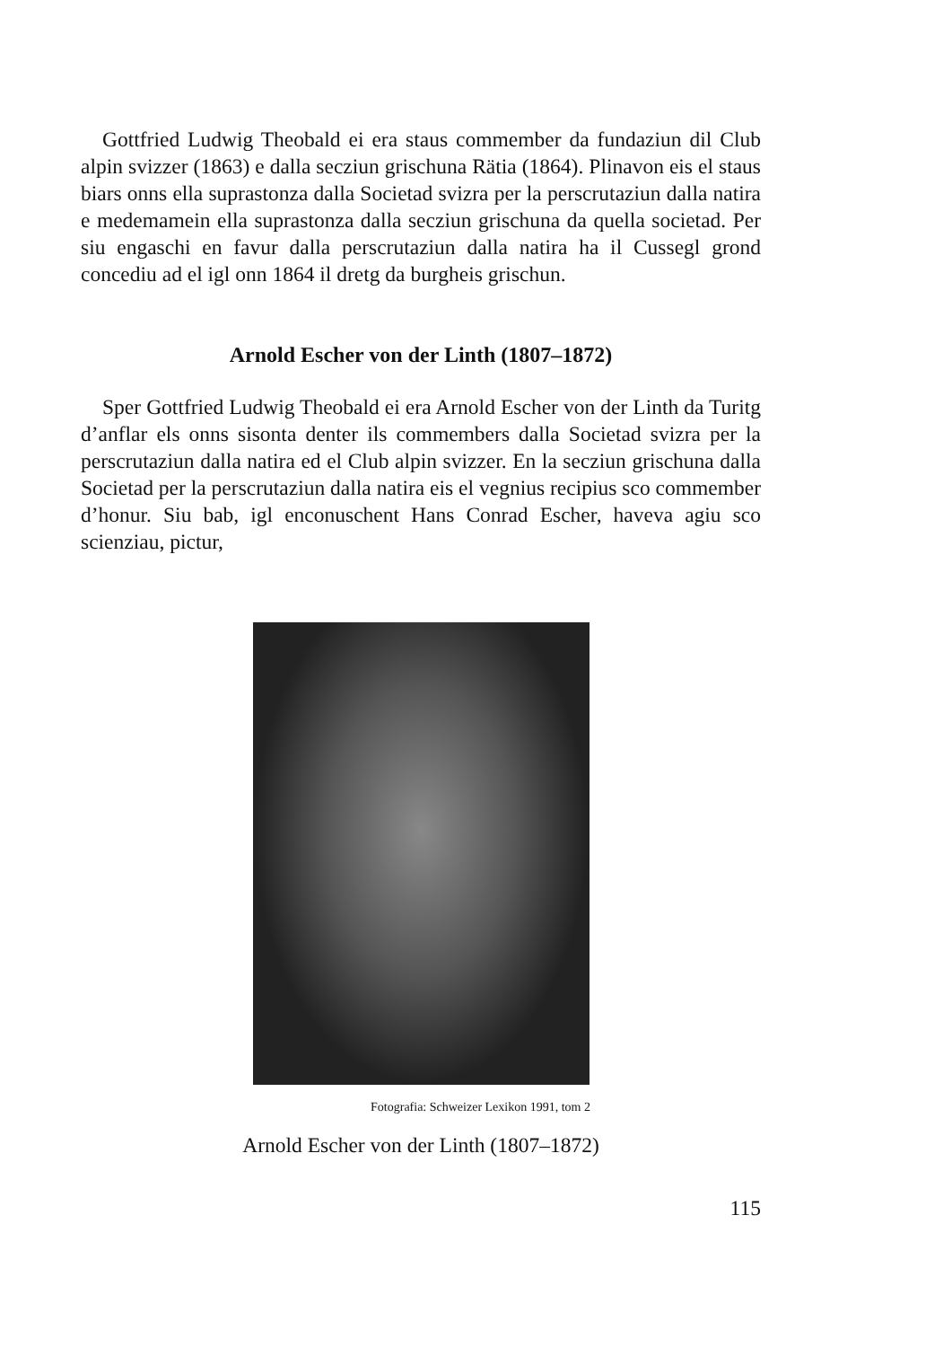Gottfried Ludwig Theobald ei era staus commember da fundaziun dil Club alpin svizzer (1863) e dalla secziun grischuna Rätia (1864). Plinavon eis el staus biars onns ella suprastonza dalla Societad svizra per la perscrutaziun dalla natira e medemamein ella suprastonza dalla secziun grischuna da quella societad. Per siu engaschi en favur dalla perscrutaziun dalla natira ha il Cussegl grond concediu ad el igl onn 1864 il dretg da burgheis grischun.
Arnold Escher von der Linth (1807–1872)
Sper Gottfried Ludwig Theobald ei era Arnold Escher von der Linth da Turitg d’anflar els onns sisonta denter ils commembers dalla Societad svizra per la perscrutaziun dalla natira ed el Club alpin svizzer. En la secziun grischuna dalla Societad per la perscrutaziun dalla natira eis el vegnius recipius sco commember d’honur. Siu bab, igl enconuschent Hans Conrad Escher, haveva agiu sco scienziau, pictur,
Fotografia: Schweizer Lexikon 1991, tom 2
Arnold Escher von der Linth (1807–1872)
115